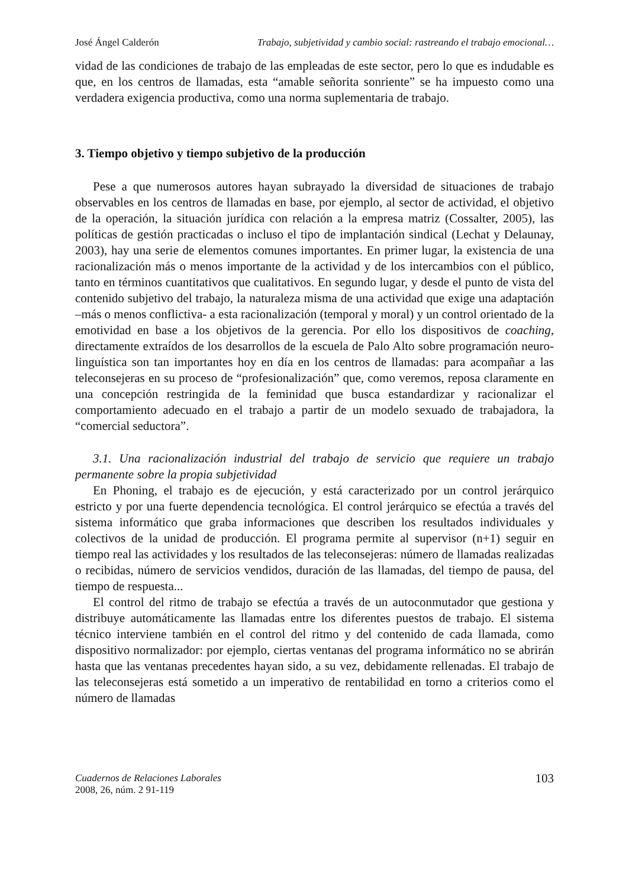José Ángel Calderón Trabajo, subjetividad y cambio social: rastreando el trabajo emocional…
vidad de las condiciones de trabajo de las empleadas de este sector, pero lo que es indudable es que, en los centros de llamadas, esta “amable señorita sonriente” se ha impuesto como una verdadera exigencia productiva, como una norma suplementaria de trabajo.
3. Tiempo objetivo y tiempo subjetivo de la producción
Pese a que numerosos autores hayan subrayado la diversidad de situaciones de trabajo observables en los centros de llamadas en base, por ejemplo, al sector de actividad, el objetivo de la operación, la situación jurídica con relación a la empresa matriz (Cossalter, 2005), las políticas de gestión practicadas o incluso el tipo de implantación sindical (Lechat y Delaunay, 2003), hay una serie de elementos comunes importantes. En primer lugar, la existencia de una racionalización más o menos importante de la actividad y de los intercambios con el público, tanto en términos cuantitativos que cualitativos. En segundo lugar, y desde el punto de vista del contenido subjetivo del trabajo, la naturaleza misma de una actividad que exige una adaptación –más o menos conflictiva- a esta racionalización (temporal y moral) y un control orientado de la emotividad en base a los objetivos de la gerencia. Por ello los dispositivos de coaching, directamente extraídos de los desarrollos de la escuela de Palo Alto sobre programación neuro-linguística son tan importantes hoy en día en los centros de llamadas: para acompañar a las teleconsejeras en su proceso de “profesionalización” que, como veremos, reposa claramente en una concepción restringida de la feminidad que busca estandardizar y racionalizar el comportamiento adecuado en el trabajo a partir de un modelo sexuado de trabajadora, la “comercial seductora”.
3.1. Una racionalización industrial del trabajo de servicio que requiere un trabajo permanente sobre la propia subjetividad
En Phoning, el trabajo es de ejecución, y está caracterizado por un control jerárquico estricto y por una fuerte dependencia tecnológica. El control jerárquico se efectúa a través del sistema informático que graba informaciones que describen los resultados individuales y colectivos de la unidad de producción. El programa permite al supervisor (n+1) seguir en tiempo real las actividades y los resultados de las teleconsejeras: número de llamadas realizadas o recibidas, número de servicios vendidos, duración de las llamadas, del tiempo de pausa, del tiempo de respuesta...
El control del ritmo de trabajo se efectúa a través de un autoconmutador que gestiona y distribuye automáticamente las llamadas entre los diferentes puestos de trabajo. El sistema técnico interviene también en el control del ritmo y del contenido de cada llamada, como dispositivo normalizador: por ejemplo, ciertas ventanas del programa informático no se abrirán hasta que las ventanas precedentes hayan sido, a su vez, debidamente rellenadas. El trabajo de las teleconsejeras está sometido a un imperativo de rentabilidad en torno a criterios como el número de llamadas
Cuadernos de Relaciones Laborales
2008, 26, núm. 2 91-119
103